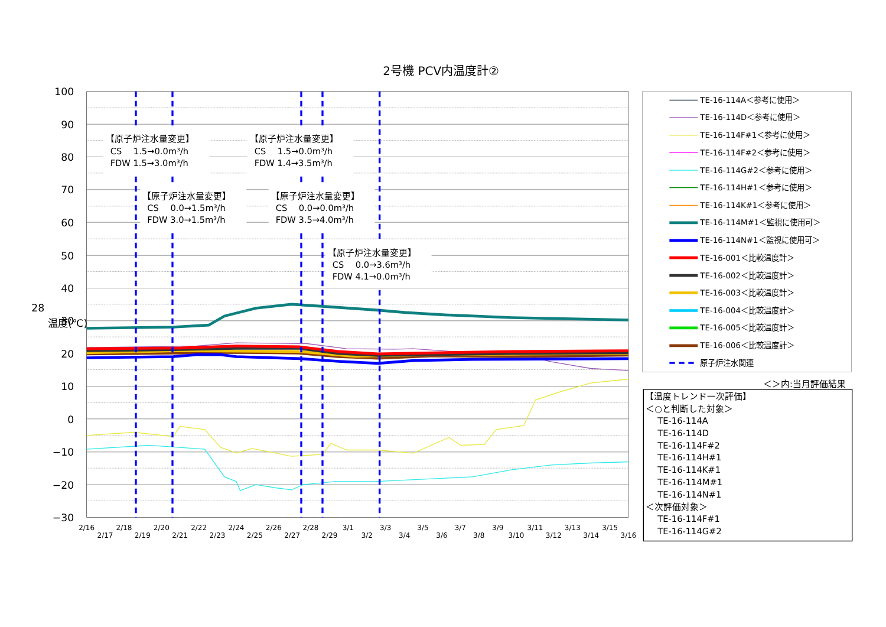2号機 PCV内温度計②
28
温度(℃)
100
90
80
70
60
50
40
30
20
10
0
−10
−20
−30
2/16
2/17
2/18
2/19
2/20
2/21
2/22
2/23
2/24
2/25
2/26
2/27
2/28
2/29
3/1
3/2
3/3
3/4
3/5
3/6
3/7
3/8
3/9
3/10
3/11
3/12
3/13
3/14
3/15
3/16
【原子炉注水量変更】
CS　 1.5→0.0m³/h
FDW 1.5→3.0m³/h
【原子炉注水量変更】
CS　 1.5→0.0m³/h
FDW 1.4→3.5m³/h
【原子炉注水量変更】
CS　 0.0→1.5m³/h
FDW 3.0→1.5m³/h
【原子炉注水量変更】
CS　 0.0→0.0m³/h
FDW 3.5→4.0m³/h
【原子炉注水量変更】
CS　 0.0→3.6m³/h
FDW 4.1→0.0m³/h
TE-16-114A＜参考に使用＞
TE-16-114D＜参考に使用＞
TE-16-114F#1＜参考に使用＞
TE-16-114F#2＜参考に使用＞
TE-16-114G#2＜参考に使用＞
TE-16-114H#1＜参考に使用＞
TE-16-114K#1＜参考に使用＞
TE-16-114M#1＜監視に使用可＞
TE-16-114N#1＜監視に使用可＞
TE-16-001＜比較温度計＞
TE-16-002＜比較温度計＞
TE-16-003＜比較温度計＞
TE-16-004＜比較温度計＞
TE-16-005＜比較温度計＞
TE-16-006＜比較温度計＞
原子炉注水関連
＜＞内:当月評価結果
【温度トレンド一次評価】
＜○と判断した対象＞
TE-16-114A
TE-16-114D
TE-16-114F#2
TE-16-114H#1
TE-16-114K#1
TE-16-114M#1
TE-16-114N#1
＜次評価対象＞
TE-16-114F#1
TE-16-114G#2